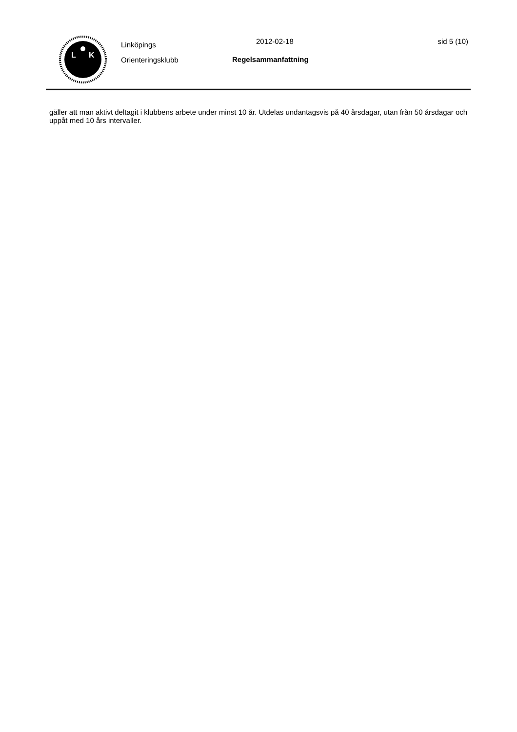L
K
Linköpings
Orienteringsklubb
2012-02-18
Regelsammanfattning
sid 5 (10)
gäller att man aktivt deltagit i klubbens arbete under minst 10 år. Utdelas undantagsvis på 40 årsdagar, utan från 50 årsdagar och uppåt med 10 års intervaller.